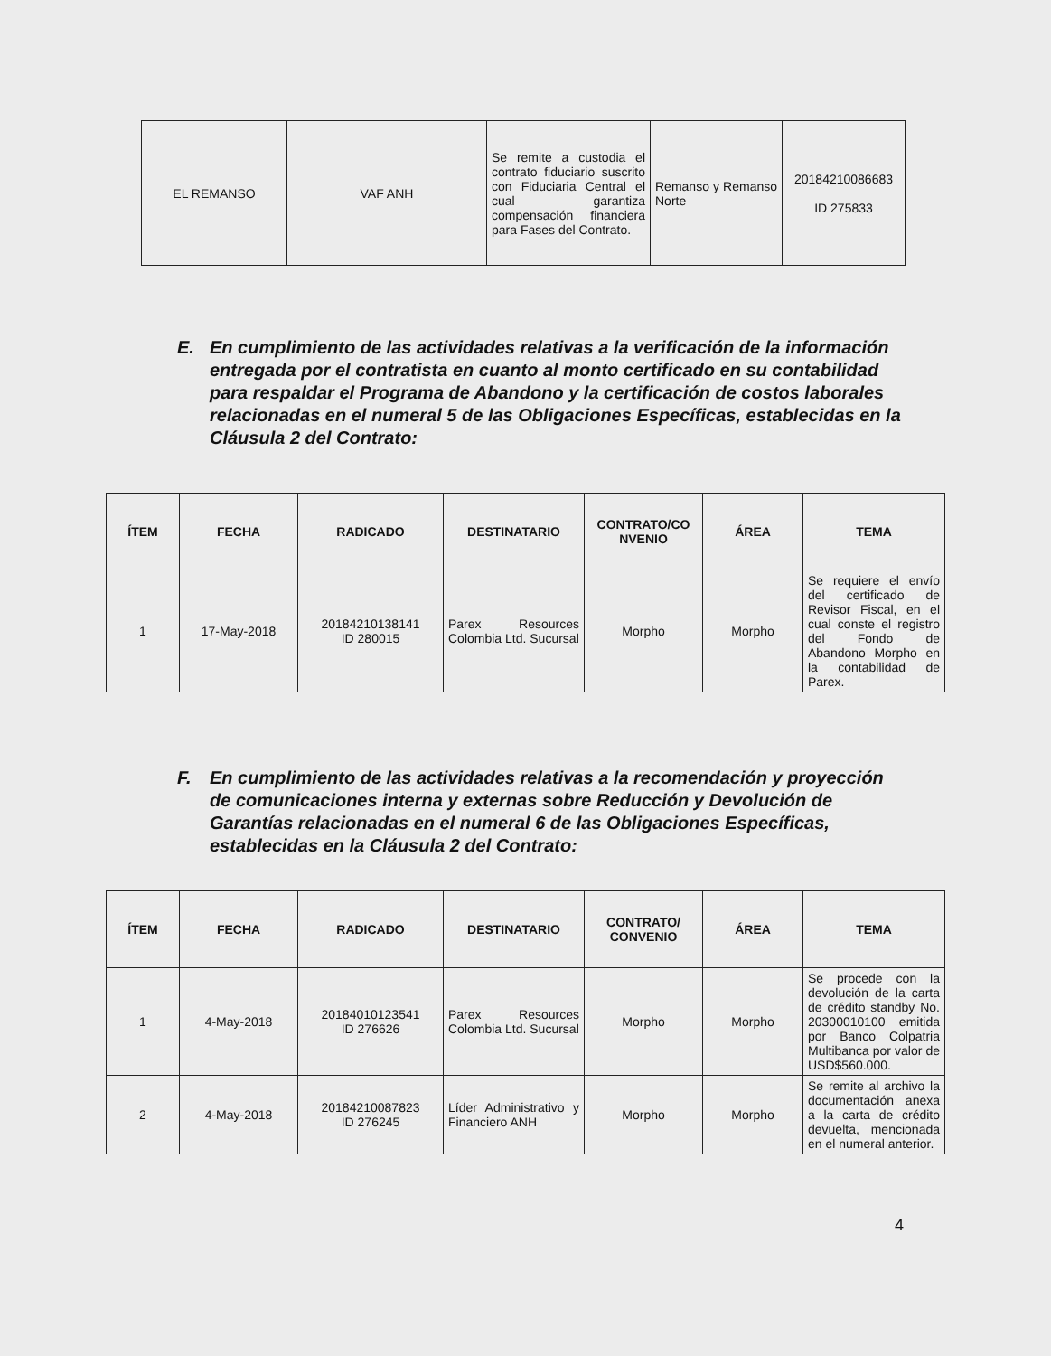| EL REMANSO | VAF ANH | Se remite a custodia el contrato fiduciario suscrito con Fiduciaria Central el cual garantiza compensación financiera para Fases del Contrato. | Remanso y Remanso Norte | 20184210086683 ID 275833 |
E. En cumplimiento de las actividades relativas a la verificación de la información entregada por el contratista en cuanto al monto certificado en su contabilidad para respaldar el Programa de Abandono y la certificación de costos laborales relacionadas en el numeral 5 de las Obligaciones Específicas, establecidas en la Cláusula 2 del Contrato:
| ÍTEM | FECHA | RADICADO | DESTINATARIO | CONTRATO/CO NVENIO | ÁREA | TEMA |
| --- | --- | --- | --- | --- | --- | --- |
| 1 | 17-May-2018 | 20184210138141 ID 280015 | Parex Resources Colombia Ltd. Sucursal | Morpho | Morpho | Se requiere el envío del certificado de Revisor Fiscal, en el cual conste el registro del Fondo de Abandono Morpho en la contabilidad de Parex. |
F. En cumplimiento de las actividades relativas a la recomendación y proyección de comunicaciones interna y externas sobre Reducción y Devolución de Garantías relacionadas en el numeral 6 de las Obligaciones Específicas, establecidas en la Cláusula 2 del Contrato:
| ÍTEM | FECHA | RADICADO | DESTINATARIO | CONTRATO/ CONVENIO | ÁREA | TEMA |
| --- | --- | --- | --- | --- | --- | --- |
| 1 | 4-May-2018 | 20184010123541 ID 276626 | Parex Resources Colombia Ltd. Sucursal | Morpho | Morpho | Se procede con la devolución de la carta de crédito standby No. 20300010100 emitida por Banco Colpatria Multibanca por valor de USD$560.000. |
| 2 | 4-May-2018 | 20184210087823 ID 276245 | Líder Administrativo y Financiero ANH | Morpho | Morpho | Se remite al archivo la documentación anexa a la carta de crédito devuelta, mencionada en el numeral anterior. |
4